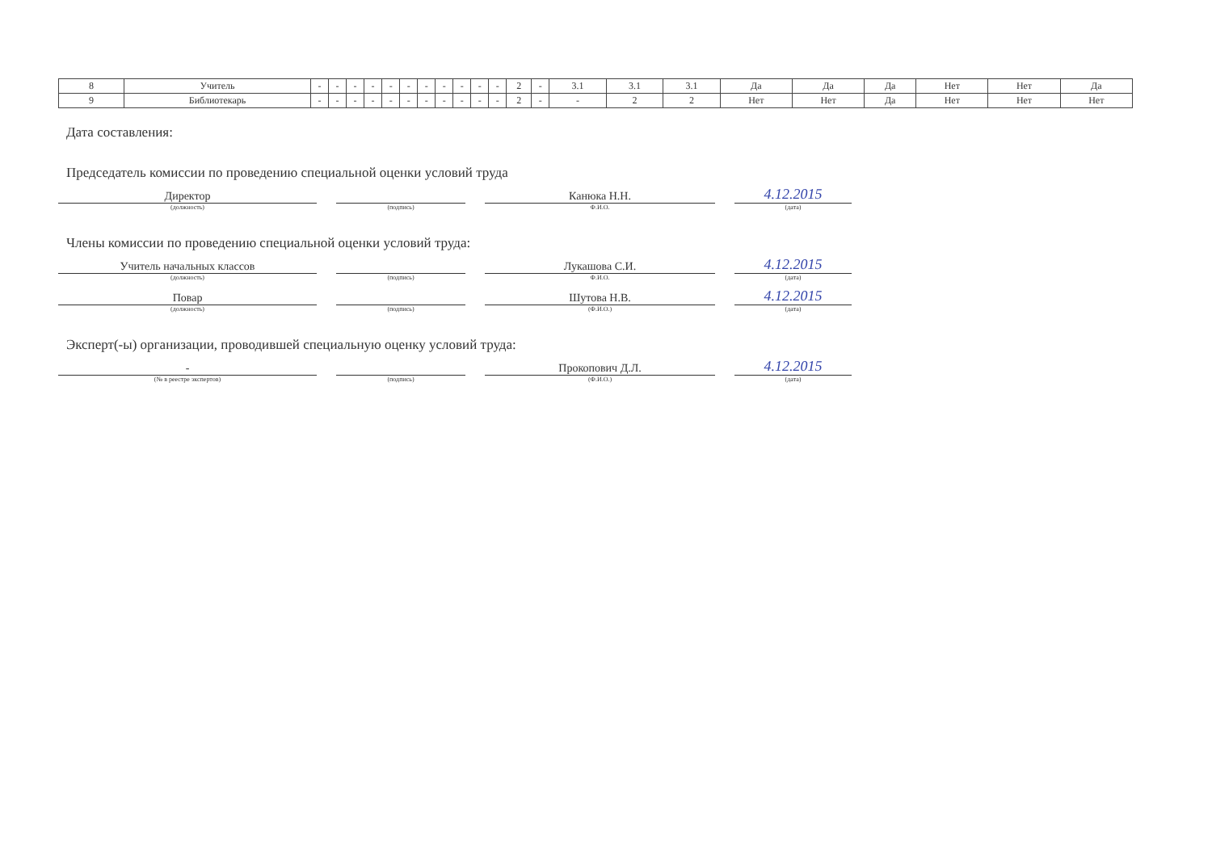| 8 | Учитель | - | - | - | - | - | - | - | - | - | - | - | 2 | - | 3.1 | 3.1 | 3.1 | Да | Да | Да | Нет | Нет | Да |
| 9 | Библиотекарь | - | - | - | - | - | - | - | - | - | - | - | 2 | - | - | 2 | 2 | Нет | Нет | Да | Нет | Нет | Нет |
Дата составления:
Председатель комиссии по проведению специальной оценки условий труда
Директор
(должность)
(подпись)
Канюка Н.Н.
Ф.И.О.
4.12.2015
(дата)
Члены комиссии по проведению специальной оценки условий труда:
Учитель начальных классов
(должность)
(подпись)
Лукашова С.И.
Ф.И.О.
4.12.2015
(дата)
Повар
(должность)
(подпись)
Шутова Н.В.
(Ф.И.О.)
4.12.2015
(дата)
Эксперт(-ы) организации, проводившей специальную оценку условий труда:
-
(№ в реестре экспертов)
(подпись)
Прокопович Д.Л.
(Ф.И.О.)
4.12.2015
(дата)